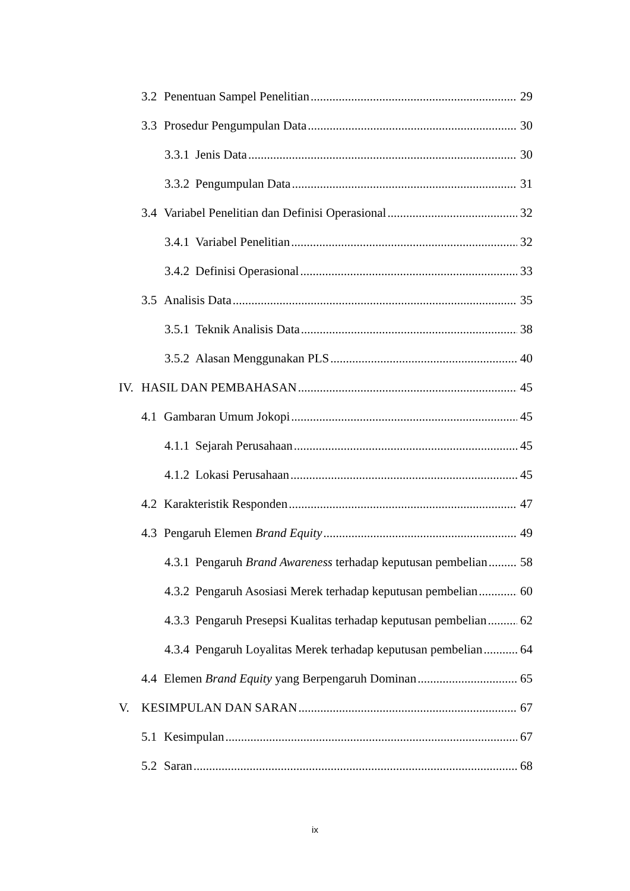3.2 Penentuan Sampel Penelitian 29
3.3 Prosedur Pengumpulan Data 30
3.3.1 Jenis Data 30
3.3.2 Pengumpulan Data 31
3.4 Variabel Penelitian dan Definisi Operasional 32
3.4.1 Variabel Penelitian 32
3.4.2 Definisi Operasional 33
3.5 Analisis Data 35
3.5.1 Teknik Analisis Data 38
3.5.2 Alasan Menggunakan PLS 40
IV. HASIL DAN PEMBAHASAN 45
4.1 Gambaran Umum Jokopi 45
4.1.1 Sejarah Perusahaan 45
4.1.2 Lokasi Perusahaan 45
4.2 Karakteristik Responden 47
4.3 Pengaruh Elemen Brand Equity 49
4.3.1 Pengaruh Brand Awareness terhadap keputusan pembelian 58
4.3.2 Pengaruh Asosiasi Merek terhadap keputusan pembelian 60
4.3.3 Pengaruh Presepsi Kualitas terhadap keputusan pembelian 62
4.3.4 Pengaruh Loyalitas Merek terhadap keputusan pembelian 64
4.4 Elemen Brand Equity yang Berpengaruh Dominan 65
V. KESIMPULAN DAN SARAN 67
5.1 Kesimpulan 67
5.2 Saran 68
ix